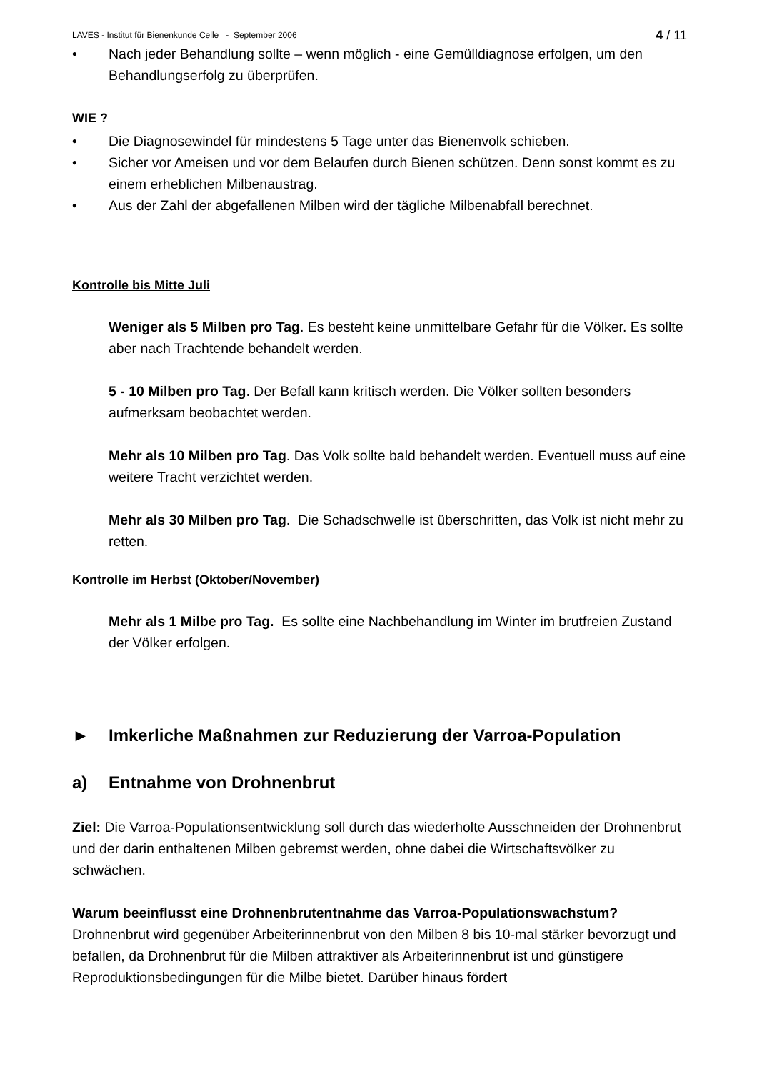LAVES - Institut für Bienenkunde Celle - September 2006 4 / 11
• Nach jeder Behandlung sollte – wenn möglich - eine Gemülldiagnose erfolgen, um den Behandlungserfolg zu überprüfen.
WIE ?
• Die Diagnosewindel für mindestens 5 Tage unter das Bienenvolk schieben.
• Sicher vor Ameisen und vor dem Belaufen durch Bienen schützen. Denn sonst kommt es zu einem erheblichen Milbenaustrag.
• Aus der Zahl der abgefallenen Milben wird der tägliche Milbenabfall berechnet.
Kontrolle bis Mitte Juli
Weniger als 5 Milben pro Tag. Es besteht keine unmittelbare Gefahr für die Völker. Es sollte aber nach Trachtende behandelt werden.
5 - 10 Milben pro Tag. Der Befall kann kritisch werden. Die Völker sollten besonders aufmerksam beobachtet werden.
Mehr als 10 Milben pro Tag. Das Volk sollte bald behandelt werden. Eventuell muss auf eine weitere Tracht verzichtet werden.
Mehr als 30 Milben pro Tag. Die Schadschwelle ist überschritten, das Volk ist nicht mehr zu retten.
Kontrolle im Herbst (Oktober/November)
Mehr als 1 Milbe pro Tag. Es sollte eine Nachbehandlung im Winter im brutfreien Zustand der Völker erfolgen.
► Imkerliche Maßnahmen zur Reduzierung der Varroa-Population
a) Entnahme von Drohnenbrut
Ziel: Die Varroa-Populationsentwicklung soll durch das wiederholte Ausschneiden der Drohnenbrut und der darin enthaltenen Milben gebremst werden, ohne dabei die Wirtschaftsvölker zu schwächen.
Warum beeinflusst eine Drohnenbrutentnahme das Varroa-Populationswachstum?
Drohnenbrut wird gegenüber Arbeiterinnenbrut von den Milben 8 bis 10-mal stärker bevorzugt und befallen, da Drohnenbrut für die Milben attraktiver als Arbeiterinnenbrut ist und günstigere Reproduktionsbedingungen für die Milbe bietet. Darüber hinaus fördert